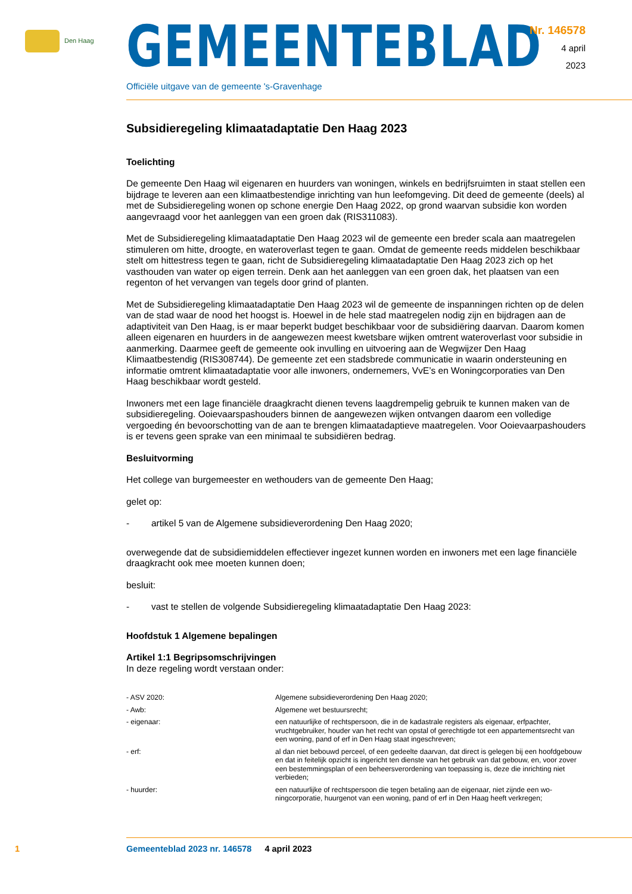Den Haag
GEMEENTEBLAD
Officiële uitgave van de gemeente 's-Gravenhage
Nr. 146578
4 april
2023
Subsidieregeling klimaatadaptatie Den Haag 2023
Toelichting
De gemeente Den Haag wil eigenaren en huurders van woningen, winkels en bedrijfsruimten in staat stellen een bijdrage te leveren aan een klimaatbestendige inrichting van hun leefomgeving. Dit deed de gemeente (deels) al met de Subsidieregeling wonen op schone energie Den Haag 2022, op grond waarvan subsidie kon worden aangevraagd voor het aanleggen van een groen dak (RIS311083).
Met de Subsidieregeling klimaatadaptatie Den Haag 2023 wil de gemeente een breder scala aan maatregelen stimuleren om hitte, droogte, en wateroverlast tegen te gaan. Omdat de gemeente reeds middelen beschikbaar stelt om hittestress tegen te gaan, richt de Subsidieregeling klimaatadaptatie Den Haag 2023 zich op het vasthouden van water op eigen terrein. Denk aan het aanleggen van een groen dak, het plaatsen van een regenton of het vervangen van tegels door grind of planten.
Met de Subsidieregeling klimaatadaptatie Den Haag 2023 wil de gemeente de inspanningen richten op de delen van de stad waar de nood het hoogst is. Hoewel in de hele stad maatregelen nodig zijn en bijdragen aan de adaptiviteit van Den Haag, is er maar beperkt budget beschikbaar voor de subsidiëring daarvan. Daarom komen alleen eigenaren en huurders in de aangewezen meest kwetsbare wijken omtrent wateroverlast voor subsidie in aanmerking. Daarmee geeft de gemeente ook invulling en uit­voering aan de Wegwijzer Den Haag Klimaatbestendig (RIS308744). De gemeente zet een stadsbrede communicatie in waarin ondersteuning en informatie omtrent klimaatadaptatie voor alle inwoners, ondernemers, VvE’s en Woningcorporaties van Den Haag beschikbaar wordt gesteld.
Inwoners met een lage financiële draagkracht dienen tevens laagdrempelig gebruik te kunnen maken van de subsidieregeling. Ooievaarspashouders binnen de aangewezen wijken ontvangen daarom een volledige vergoeding én bevoorschotting van de aan te brengen klimaatadaptieve maatregelen. Voor Ooievaarpashouders is er tevens geen sprake van een minimaal te subsidiëren bedrag.
Besluitvorming
Het college van burgemeester en wethouders van de gemeente Den Haag;
gelet op:
- artikel 5 van de Algemene subsidieverordening Den Haag 2020;
overwegende dat de subsidiemiddelen effectiever ingezet kunnen worden en inwoners met een lage financiële draagkracht ook mee moeten kunnen doen;
besluit:
- vast te stellen de volgende Subsidieregeling klimaatadaptatie Den Haag 2023:
Hoofdstuk 1 Algemene bepalingen
Artikel 1:1 Begripsomschrijvingen
In deze regeling wordt verstaan onder:
- ASV 2020:
Algemene subsidieverordening Den Haag 2020;
- Awb:
Algemene wet bestuursrecht;
- eigenaar:
een natuurlijke of rechtspersoon, die in de kadastrale registers als eigenaar, erfpachter, vruchtgebruiker, houder van het recht van opstal of gerechtigde tot een appartementsrecht van een woning, pand of erf in Den Haag staat ingeschreven;
- erf:
al dan niet bebouwd perceel, of een gedeelte daarvan, dat direct is gelegen bij een hoofdgebouw en dat in feitelijk opzicht is ingericht ten dienste van het gebruik van dat gebouw, en, voor zover een bestemmingsplan of een beheersverordening van toepassing is, deze die inrichting niet verbieden;
- huurder:
een natuurlijke of rechtspersoon die tegen betaling aan de eigenaar, niet zijnde een wo­ningcorporatie, huurgenot van een woning, pand of erf in Den Haag heeft verkregen;
1 Gemeenteblad 2023 nr. 146578 4 april 2023